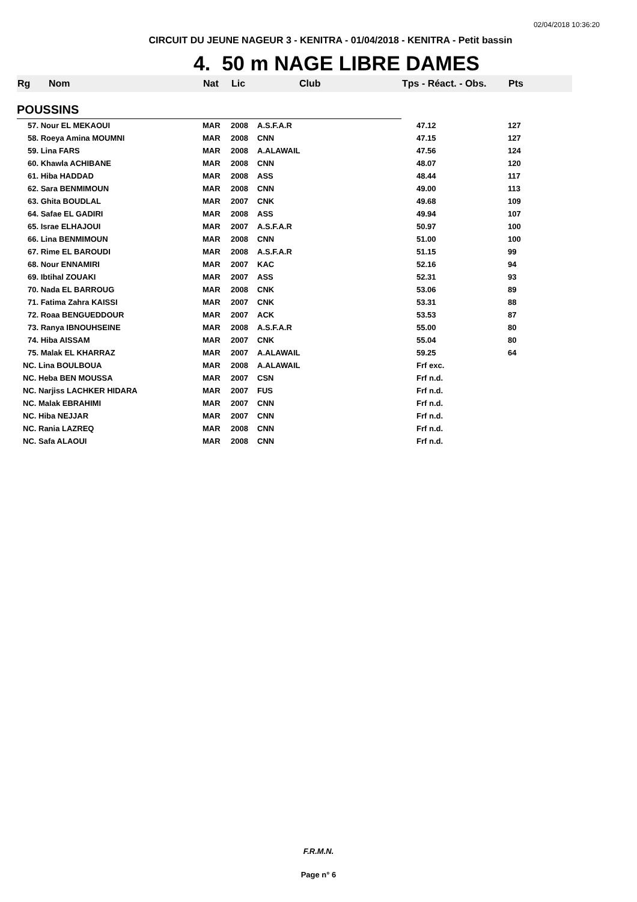02/04/2018 10:36:20
CIRCUIT DU JEUNE NAGEUR 3 - KENITRA - 01/04/2018 - KENITRA - Petit bassin
4. 50 m NAGE LIBRE DAMES
| Rg | Nom | Nat | Lic | Club | Tps - Réact. - Obs. | Pts |
| --- | --- | --- | --- | --- | --- | --- |
| POUSSINS | | | | | | |
| 57. Nour EL MEKAOUI | | MAR | 2008 | A.S.F.A.R | 47.12 | 127 |
| 58. Roeya Amina MOUMNI | | MAR | 2008 | CNN | 47.15 | 127 |
| 59. Lina FARS | | MAR | 2008 | A.ALAWAIL | 47.56 | 124 |
| 60. Khawla ACHIBANE | | MAR | 2008 | CNN | 48.07 | 120 |
| 61. Hiba HADDAD | | MAR | 2008 | ASS | 48.44 | 117 |
| 62. Sara BENMIMOUN | | MAR | 2008 | CNN | 49.00 | 113 |
| 63. Ghita BOUDLAL | | MAR | 2007 | CNK | 49.68 | 109 |
| 64. Safae EL GADIRI | | MAR | 2008 | ASS | 49.94 | 107 |
| 65. Israe ELHAJOUI | | MAR | 2007 | A.S.F.A.R | 50.97 | 100 |
| 66. Lina BENMIMOUN | | MAR | 2008 | CNN | 51.00 | 100 |
| 67. Rime EL BAROUDI | | MAR | 2008 | A.S.F.A.R | 51.15 | 99 |
| 68. Nour ENNAMIRI | | MAR | 2007 | KAC | 52.16 | 94 |
| 69. Ibtihal ZOUAKI | | MAR | 2007 | ASS | 52.31 | 93 |
| 70. Nada EL BARROUG | | MAR | 2008 | CNK | 53.06 | 89 |
| 71. Fatima Zahra KAISSI | | MAR | 2007 | CNK | 53.31 | 88 |
| 72. Roaa BENGUEDDOUR | | MAR | 2007 | ACK | 53.53 | 87 |
| 73. Ranya IBNOUHSEINE | | MAR | 2008 | A.S.F.A.R | 55.00 | 80 |
| 74. Hiba AISSAM | | MAR | 2007 | CNK | 55.04 | 80 |
| 75. Malak EL KHARRAZ | | MAR | 2007 | A.ALAWAIL | 59.25 | 64 |
| NC. Lina BOULBOUA | | MAR | 2008 | A.ALAWAIL | Frf exc. | |
| NC. Heba BEN MOUSSA | | MAR | 2007 | CSN | Frf n.d. | |
| NC. Narjiss LACHKER HIDARA | | MAR | 2007 | FUS | Frf n.d. | |
| NC. Malak EBRAHIMI | | MAR | 2007 | CNN | Frf n.d. | |
| NC. Hiba NEJJAR | | MAR | 2007 | CNN | Frf n.d. | |
| NC. Rania LAZREQ | | MAR | 2008 | CNN | Frf n.d. | |
| NC. Safa ALAOUI | | MAR | 2008 | CNN | Frf n.d. | |
F.R.M.N.
Page n° 6